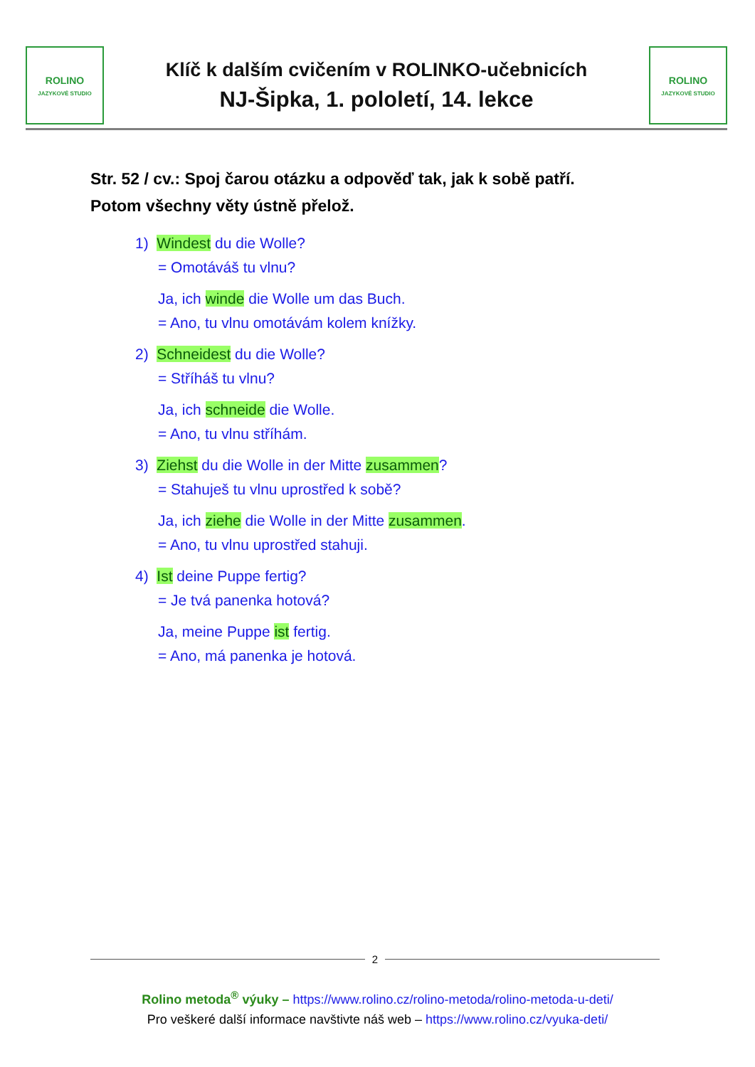ROLINO
JAZYKOVÉ STUDIO
Klíč k dalším cvičením v ROLINKO-učebnicích
NJ-Šipka, 1. pololetí, 14. lekce
ROLINO
JAZYKOVÉ STUDIO
Str. 52 / cv.: Spoj čarou otázku a odpověď tak, jak k sobě patří.
Potom všechny věty ústně přelož.
1) Windest du die Wolle?
= Omotáváš tu vlnu?
Ja, ich winde die Wolle um das Buch.
= Ano, tu vlnu omotávám kolem knížky.
2) Schneidest du die Wolle?
= Stříháš tu vlnu?
Ja, ich schneide die Wolle.
= Ano, tu vlnu stříhám.
3) Ziehst du die Wolle in der Mitte zusammen?
= Stahuješ tu vlnu uprostřed k sobě?
Ja, ich ziehe die Wolle in der Mitte zusammen.
= Ano, tu vlnu uprostřed stahuji.
4) Ist deine Puppe fertig?
= Je tvá panenka hotová?
Ja, meine Puppe ist fertig.
= Ano, má panenka je hotová.
2
Rolino metoda<sup>®</sup> výuky – https://www.rolino.cz/rolino-metoda/rolino-metoda-u-deti/
Pro veškeré další informace navštivte náš web – https://www.rolino.cz/vyuka-deti/